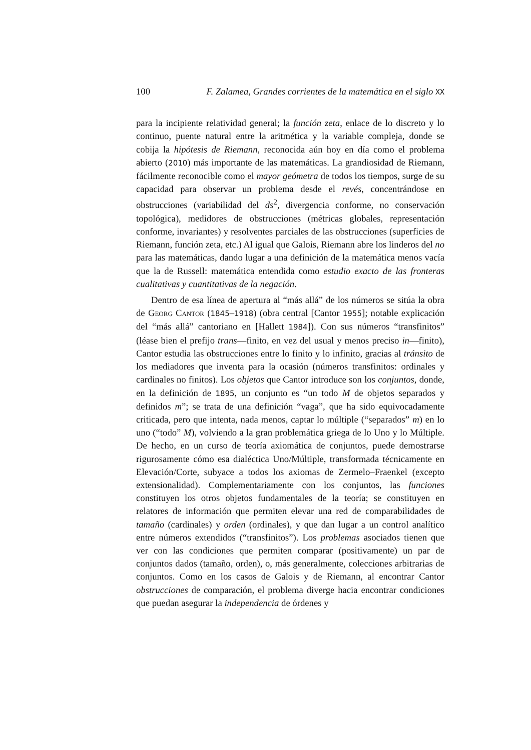100 F. Zalamea, Grandes corrientes de la matemática en el siglo XX
para la incipiente relatividad general; la función zeta, enlace de lo discreto y lo continuo, puente natural entre la aritmética y la variable compleja, donde se cobija la hipótesis de Riemann, reconocida aún hoy en día como el problema abierto (2010) más importante de las matemáticas. La grandiosidad de Riemann, fácilmente reconocible como el mayor geómetra de todos los tiempos, surge de su capacidad para observar un problema desde el revés, concentrándose en obstrucciones (variabilidad del ds<sup>2</sup>, divergencia conforme, no conservación topológica), medidores de obstrucciones (métricas globales, representación conforme, invariantes) y resolventes parciales de las obstrucciones (superficies de Riemann, función zeta, etc.) Al igual que Galois, Riemann abre los linderos del no para las matemáticas, dando lugar a una definición de la matemática menos vacía que la de Russell: matemática entendida como estudio exacto de las fronteras cualitativas y cuantitativas de la negación.
Dentro de esa línea de apertura al “más allá” de los números se sitúa la obra de Georg Cantor (1845–1918) (obra central [Cantor 1955]; notable explicación del “más allá” cantoriano en [Hallett 1984]). Con sus números “transfinitos” (léase bien el prefijo trans—finito, en vez del usual y menos preciso in—finito), Cantor estudia las obstrucciones entre lo finito y lo infinito, gracias al tránsito de los mediadores que inventa para la ocasión (números transfinitos: ordinales y cardinales no finitos). Los objetos que Cantor introduce son los conjuntos, donde, en la definición de 1895, un conjunto es “un todo M de objetos separados y definidos m”; se trata de una definición “vaga”, que ha sido equivocadamente criticada, pero que intenta, nada menos, captar lo múltiple (“separados” m) en lo uno (“todo” M), volviendo a la gran problemática griega de lo Uno y lo Múltiple. De hecho, en un curso de teoría axiomática de conjuntos, puede demostrarse rigurosamente cómo esa dialéctica Uno/Múltiple, transformada técnicamente en Elevación/Corte, subyace a todos los axiomas de Zermelo–Fraenkel (excepto extensionalidad). Complementariamente con los conjuntos, las funciones constituyen los otros objetos fundamentales de la teoría; se constituyen en relatores de información que permiten elevar una red de comparabilidades de tamaño (cardinales) y orden (ordinales), y que dan lugar a un control analítico entre números extendidos (“transfinitos”). Los problemas asociados tienen que ver con las condiciones que permiten comparar (positivamente) un par de conjuntos dados (tamaño, orden), o, más generalmente, colecciones arbitrarias de conjuntos. Como en los casos de Galois y de Riemann, al encontrar Cantor obstrucciones de comparación, el problema diverge hacia encontrar condiciones que puedan asegurar la independencia de órdenes y